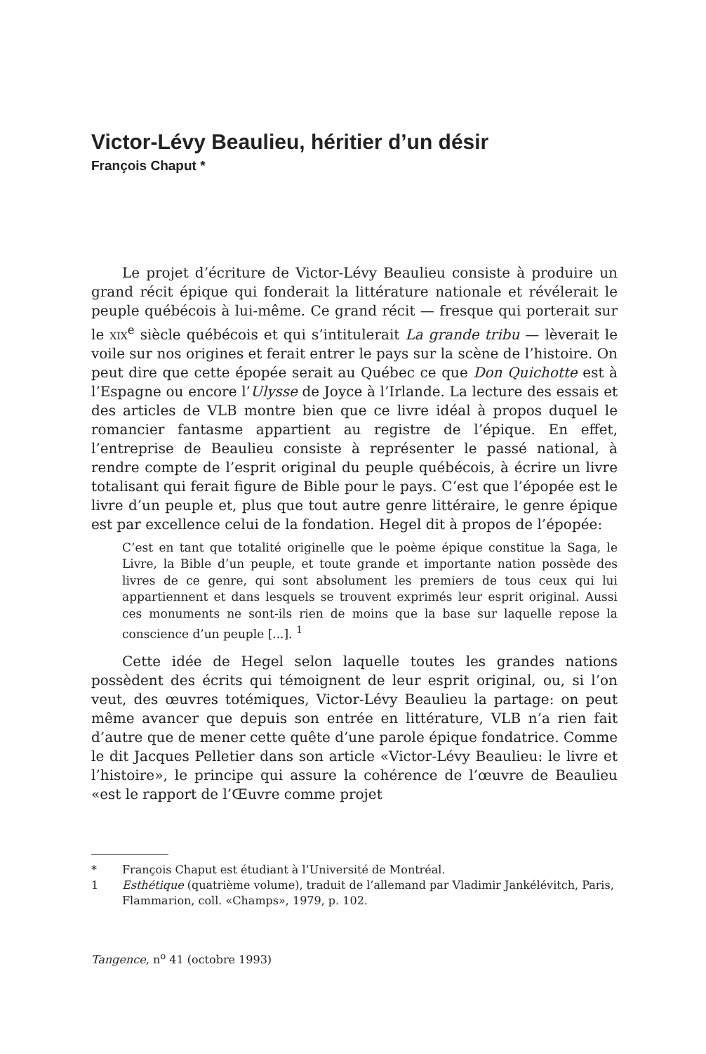Victor-Lévy Beaulieu, héritier d’un désir
François Chaput *
Le projet d’écriture de Victor-Lévy Beaulieu consiste à produire un grand récit épique qui fonderait la littérature nationale et révélerait le peuple québécois à lui-même. Ce grand récit — fresque qui porterait sur le xix<sup>e</sup> siècle québécois et qui s’intitulerait La grande tribu — lèverait le voile sur nos origines et ferait entrer le pays sur la scène de l’histoire. On peut dire que cette épopée serait au Québec ce que Don Quichotte est à l’Espagne ou encore l’Ulysse de Joyce à l’Irlande. La lecture des essais et des articles de VLB montre bien que ce livre idéal à propos duquel le romancier fantasme appartient au registre de l’épique. En effet, l’entreprise de Beaulieu consiste à représenter le passé national, à rendre compte de l’esprit original du peuple québécois, à écrire un livre totalisant qui ferait figure de Bible pour le pays. C’est que l’épopée est le livre d’un peuple et, plus que tout autre genre littéraire, le genre épique est par excellence celui de la fondation. Hegel dit à propos de l’épopée:
C’est en tant que totalité originelle que le poème épique constitue la Saga, le Livre, la Bible d’un peuple, et toute grande et importante nation possède des livres de ce genre, qui sont absolument les premiers de tous ceux qui lui appartiennent et dans lesquels se trouvent exprimés leur esprit original. Aussi ces monuments ne sont-ils rien de moins que la base sur laquelle repose la conscience d’un peuple [...]. <sup>1</sup>
Cette idée de Hegel selon laquelle toutes les grandes nations possèdent des écrits qui témoignent de leur esprit original, ou, si l’on veut, des œuvres totémiques, Victor-Lévy Beaulieu la partage: on peut même avancer que depuis son entrée en littérature, VLB n’a rien fait d’autre que de mener cette quête d’une parole épique fondatrice. Comme le dit Jacques Pelletier dans son article «Victor-Lévy Beaulieu: le livre et l’histoire», le principe qui assure la cohérence de l’œuvre de Beaulieu «est le rapport de l’Œuvre comme projet
* François Chaput est étudiant à l’Université de Montréal.
1 Esthétique (quatrième volume), traduit de l’allemand par Vladimir Jankélévitch, Paris, Flammarion, coll. «Champs», 1979, p. 102.
Tangence, n<sup>o</sup> 41 (octobre 1993)